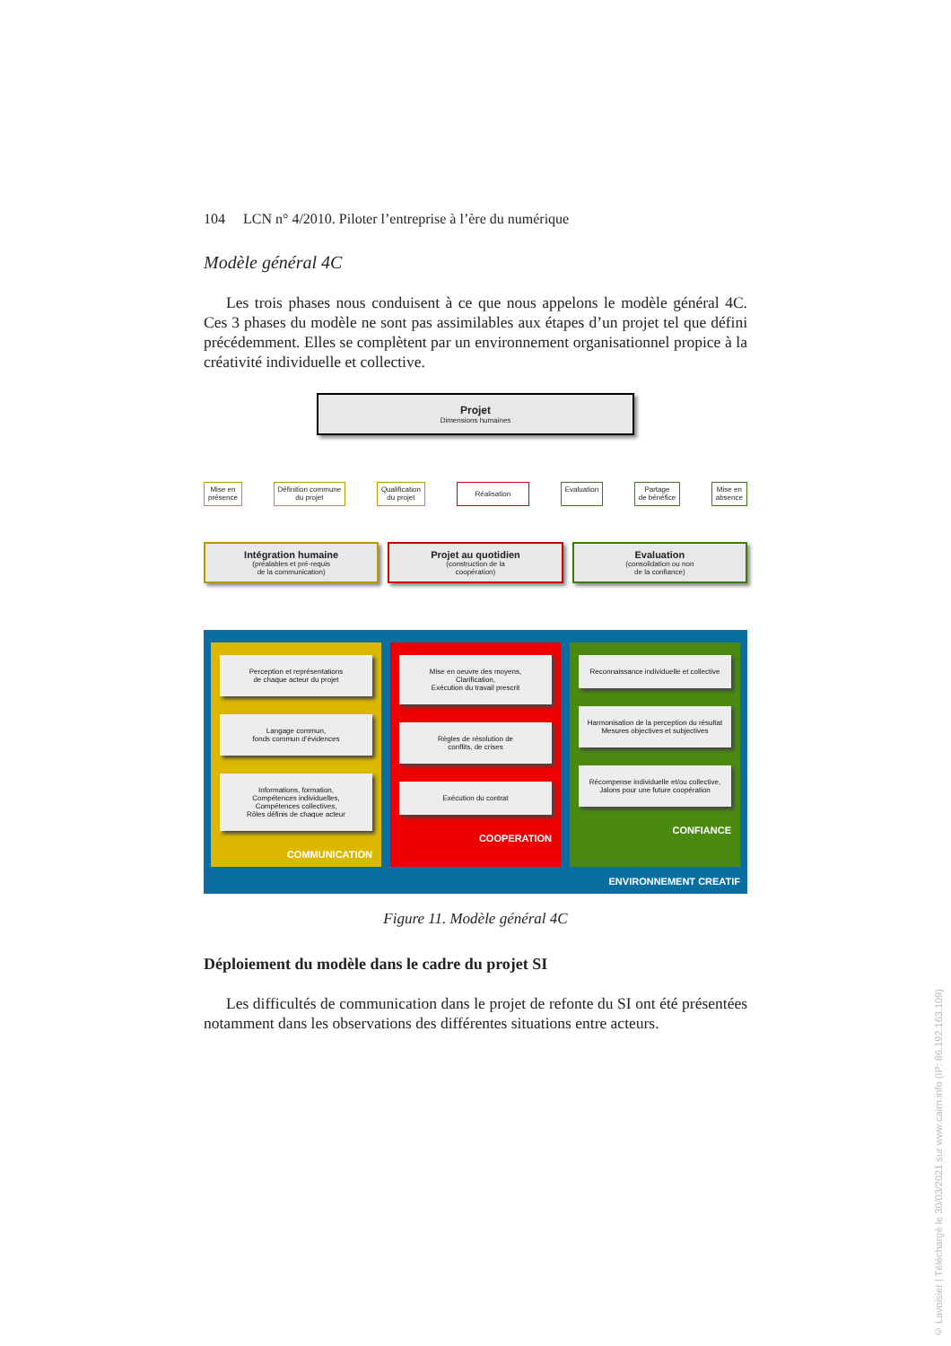104 LCN n° 4/2010. Piloter l’entreprise à l’ère du numérique
Modèle général 4C
Les trois phases nous conduisent à ce que nous appelons le modèle général 4C. Ces 3 phases du modèle ne sont pas assimilables aux étapes d’un projet tel que défini précédemment. Elles se complètent par un environnement organisationnel propice à la créativité individuelle et collective.
Projet
Dimensions humaines
Mise en
présence Définition commune
du projet Qualification
du projet Réalisation Evaluation Partage
de bénéfice Mise en
absence
Intégration humaine
(préalables et pré-requis
de la communication)
Projet au quotidien
(construction de la
coopération)
Evaluation
(consolidation ou non
de la confiance)
Perception et représentations
de chaque acteur du projet
Langage commun,
fonds commun d’évidences
Informations, formation,
Compétences individuelles,
Compétences collectives,
Rôles définis de chaque acteur
COMMUNICATION
Mise en oeuvre des moyens,
Clarification,
Exécution du travail prescrit
Règles de résolution de
conflits, de crises
Exécution du contrat
COOPERATION
Reconnaissance individuelle et collective
Harmonisation de la perception du résultat
Mesures objectives et subjectives
Récompense individuelle et/ou collective,
Jalons pour une future coopération
CONFIANCE
ENVIRONNEMENT CREATIF
Figure 11. Modèle général 4C
Déploiement du modèle dans le cadre du projet SI
Les difficultés de communication dans le projet de refonte du SI ont été présentées notamment dans les observations des différentes situations entre acteurs.
© Lavoisier | Téléchargé le 30/03/2021 sur www.cairn.info (IP: 86.192.163.109)